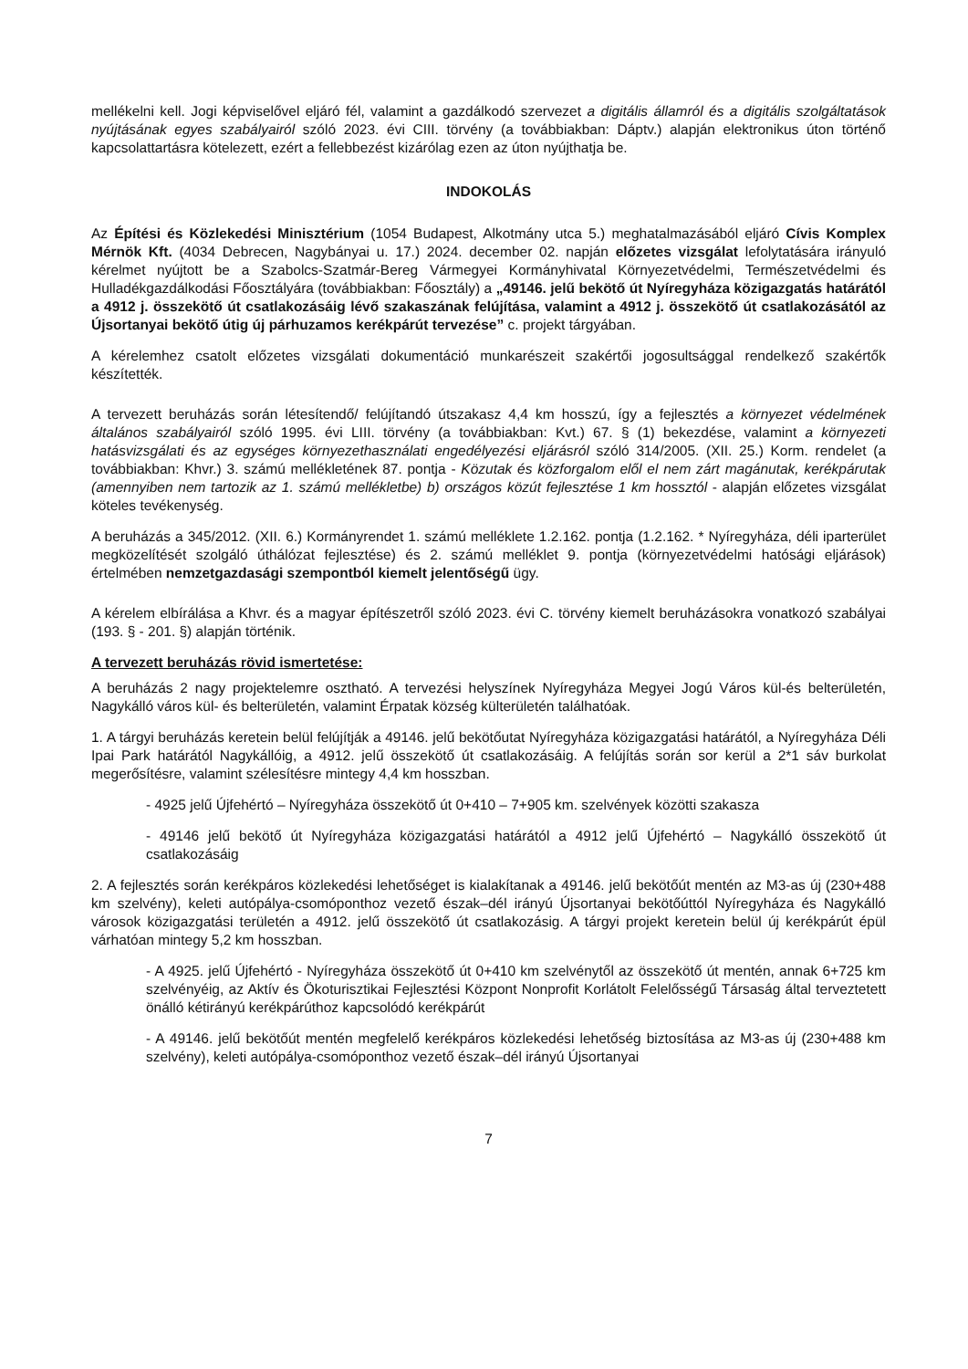mellékelni kell. Jogi képviselővel eljáró fél, valamint a gazdálkodó szervezet a digitális államról és a digitális szolgáltatások nyújtásának egyes szabályairól szóló 2023. évi CIII. törvény (a továbbiakban: Dáptv.) alapján elektronikus úton történő kapcsolattartásra kötelezett, ezért a fellebbezést kizárólag ezen az úton nyújthatja be.
INDOKOLÁS
Az Építési és Közlekedési Minisztérium (1054 Budapest, Alkotmány utca 5.) meghatalmazásából eljáró Cívis Komplex Mérnök Kft. (4034 Debrecen, Nagybányai u. 17.) 2024. december 02. napján előzetes vizsgálat lefolytatására irányuló kérelmet nyújtott be a Szabolcs-Szatmár-Bereg Vármegyei Kormányhivatal Környezetvédelmi, Természetvédelmi és Hulladékgazdálkodási Főosztályára (továbbiakban: Főosztály) a „49146. jelű bekötő út Nyíregyháza közigazgatás határától a 4912 j. összekötő út csatlakozásáig lévő szakaszának felújítása, valamint a 4912 j. összekötő út csatlakozásától az Újsortanyai bekötő útig új párhuzamos kerékpárút tervezése” c. projekt tárgyában.
A kérelemhez csatolt előzetes vizsgálati dokumentáció munkarészeit szakértői jogosultsággal rendelkező szakértők készítették.
A tervezett beruházás során létesítendő/ felújítandó útszakasz 4,4 km hosszú, így a fejlesztés a környezet védelmének általános szabályairól szóló 1995. évi LIII. törvény (a továbbiakban: Kvt.) 67. § (1) bekezdése, valamint a környezeti hatásvizsgálati és az egységes környezethasználati engedélyezési eljárásról szóló 314/2005. (XII. 25.) Korm. rendelet (a továbbiakban: Khvr.) 3. számú mellékletének 87. pontja - Közutak és közforgalom elől el nem zárt magánutak, kerékpárutak (amennyiben nem tartozik az 1. számú mellékletbe) b) országos közút fejlesztése 1 km hossztól - alapján előzetes vizsgálat köteles tevékenység.
A beruházás a 345/2012. (XII. 6.) Kormányrendet 1. számú melléklete 1.2.162. pontja (1.2.162. * Nyíregyháza, déli iparterület megközelítését szolgáló úthálózat fejlesztése) és 2. számú melléklet 9. pontja (környezetvédelmi hatósági eljárások) értelmében nemzetgazdasági szempontból kiemelt jelentőségű ügy.
A kérelem elbírálása a Khvr. és a magyar építészetről szóló 2023. évi C. törvény kiemelt beruházásokra vonatkozó szabályai (193. § - 201. §) alapján történik.
A tervezett beruházás rövid ismertetése:
A beruházás 2 nagy projektelemre osztható. A tervezési helyszínek Nyíregyháza Megyei Jogú Város kül-és belterületén, Nagykálló város kül- és belterületén, valamint Érpatak község külterületén találhatóak.
1. A tárgyi beruházás keretein belül felújítják a 49146. jelű bekötőutat Nyíregyháza közigazgatási határától, a Nyíregyháza Déli Ipai Park határától Nagykállóig, a 4912. jelű összekötő út csatlakozásáig. A felújítás során sor kerül a 2*1 sáv burkolat megerősítésre, valamint szélesítésre mintegy 4,4 km hosszban.
- 4925 jelű Újfehértó – Nyíregyháza összekötő út 0+410 – 7+905 km. szelvények közötti szakasza
- 49146 jelű bekötő út Nyíregyháza közigazgatási határától a 4912 jelű Újfehértó – Nagykálló összekötő út csatlakozásáig
2. A fejlesztés során kerékpáros közlekedési lehetőséget is kialakítanak a 49146. jelű bekötőút mentén az M3-as új (230+488 km szelvény), keleti autópálya-csomóponthoz vezető észak–dél irányú Újsortanyai bekötőúttól Nyíregyháza és Nagykálló városok közigazgatási területén a 4912. jelű összekötő út csatlakozásig. A tárgyi projekt keretein belül új kerékpárút épül várhatóan mintegy 5,2 km hosszban.
- A 4925. jelű Újfehértó - Nyíregyháza összekötő út 0+410 km szelvénytől az összekötő út mentén, annak 6+725 km szelvényéig, az Aktív és Ökoturisztikai Fejlesztési Központ Nonprofit Korlátolt Felelősségű Társaság által terveztetett önálló kétirányú kerékpárúthoz kapcsolódó kerékpárút
- A 49146. jelű bekötőút mentén megfelelő kerékpáros közlekedési lehetőség biztosítása az M3-as új (230+488 km szelvény), keleti autópálya-csomóponthoz vezető észak–dél irányú Újsortanyai
7